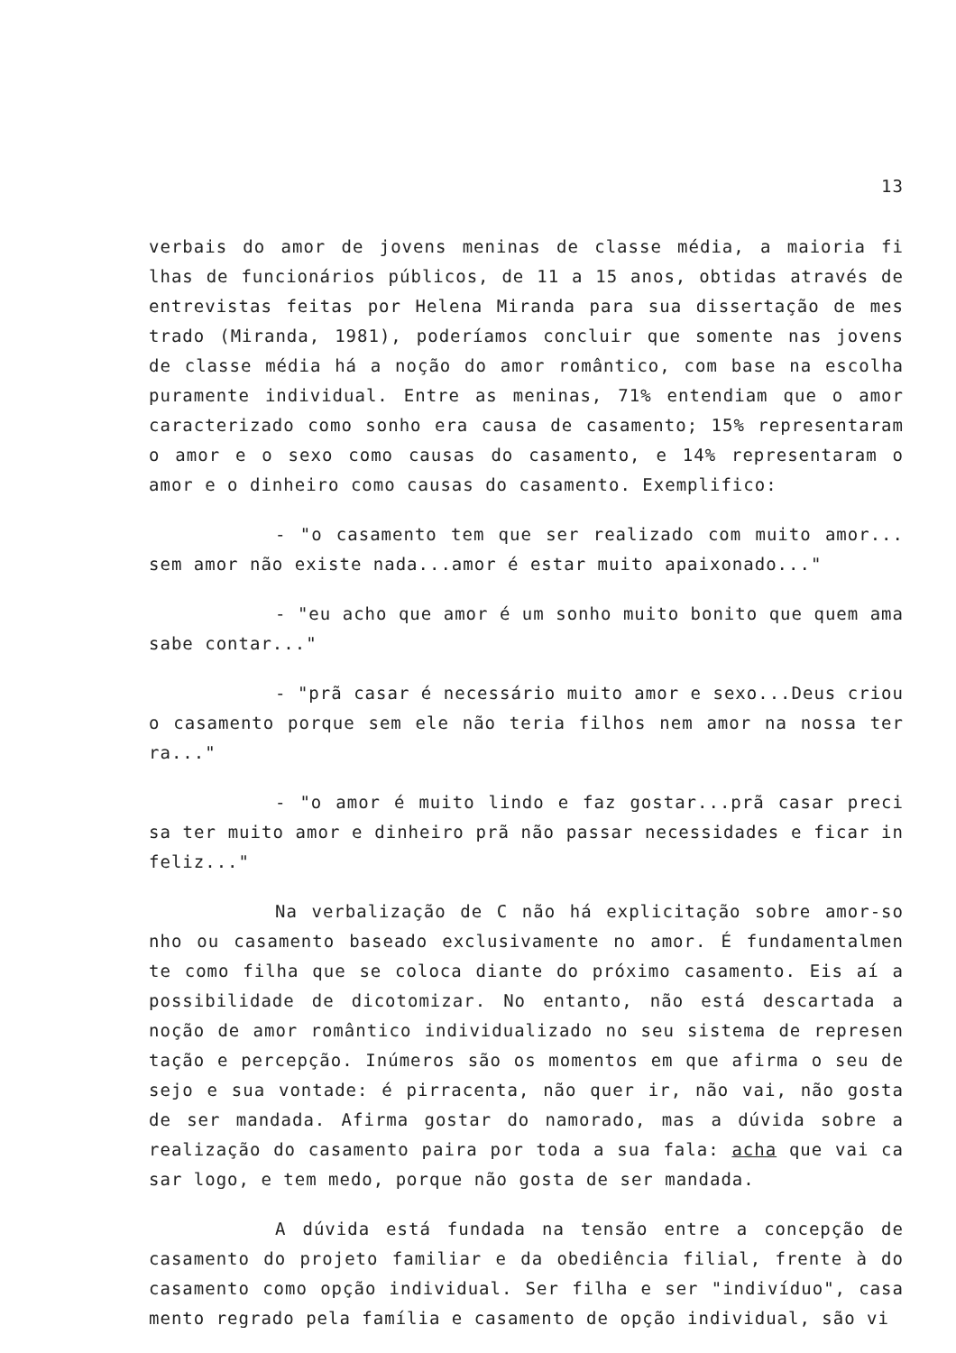13
verbais do amor de jovens meninas de classe média, a maioria fi lhas de funcionários públicos, de 11 a 15 anos, obtidas através de entrevistas feitas por Helena Miranda para sua dissertação de mes trado (Miranda, 1981), poderíamos concluir que somente nas jovens de classe média há a noção do amor romântico, com base na escolha puramente individual. Entre as meninas, 71% entendiam que o amor caracterizado como sonho era causa de casamento; 15% representaram o amor e o sexo como causas do casamento, e 14% representaram o amor e o dinheiro como causas do casamento. Exemplifico:
- "o casamento tem que ser realizado com muito amor... sem amor não existe nada...amor é estar muito apaixonado..."
- "eu acho que amor é um sonho muito bonito que quem ama sabe contar..."
- "prã casar é necessário muito amor e sexo...Deus criou o casamento porque sem ele não teria filhos nem amor na nossa ter ra..."
- "o amor é muito lindo e faz gostar...prã casar preci sa ter muito amor e dinheiro prã não passar necessidades e ficar in feliz..."
Na verbalização de C não há explicitação sobre amor-so nho ou casamento baseado exclusivamente no amor. É fundamentalmen te como filha que se coloca diante do próximo casamento. Eis aí a possibilidade de dicotomizar. No entanto, não está descartada a noção de amor romântico individualizado no seu sistema de represen tação e percepção. Inúmeros são os momentos em que afirma o seu de sejo e sua vontade: é pirracenta, não quer ir, não vai, não gosta de ser mandada. Afirma gostar do namorado, mas a dúvida sobre a realização do casamento paira por toda a sua fala: acha que vai ca sar logo, e tem medo, porque não gosta de ser mandada.
A dúvida está fundada na tensão entre a concepção de casamento do projeto familiar e da obediência filial, frente à do casamento como opção individual. Ser filha e ser "indivíduo", casa mento regrado pela família e casamento de opção individual, são vi